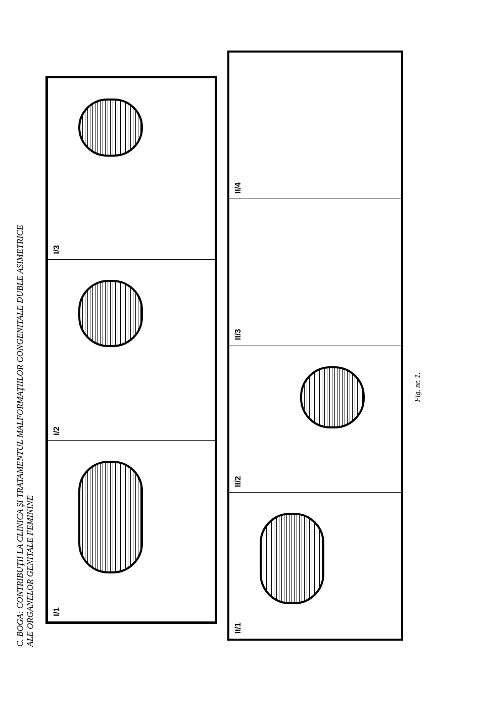C. BOGA: CONTRIBUŢII LA CLINICA ŞI TRATAMENTUL MALFORMAŢIILOR CONGENITALE DUBLE ASIMETRICE
ALE ORGANELOR GENITALE FEMININE
I/3
I/2
I/1
II/4
II/3
II/2
II/1
Fig. nr. 1.